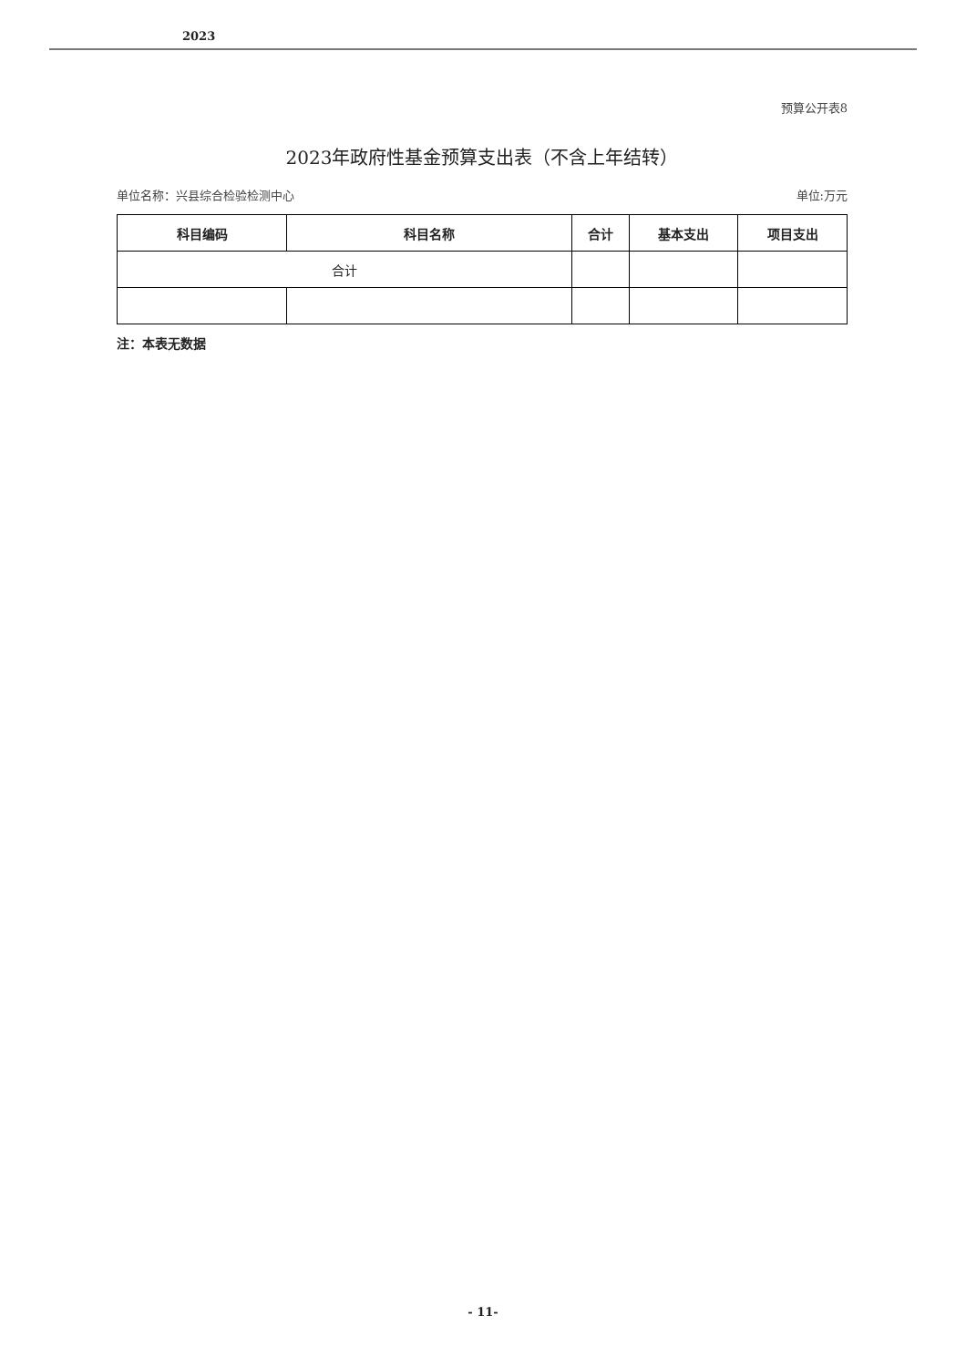2023
预算公开表8
2023年政府性基金预算支出表（不含上年结转）
单位名称：兴县综合检验检测中心 单位:万元
| 科目编码 | 科目名称 | 合计 | 基本支出 | 项目支出 |
| --- | --- | --- | --- | --- |
| 合计 | | | | |
注：本表无数据
- 11-